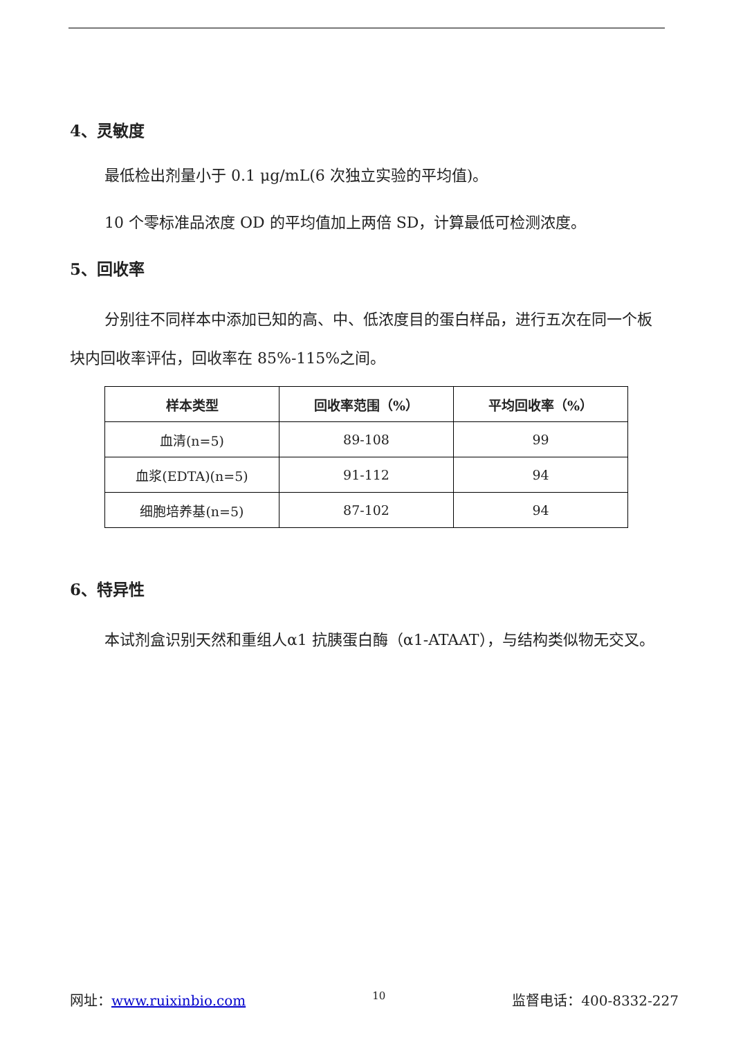4、灵敏度
最低检出剂量小于 0.1 μg/mL(6 次独立实验的平均值)。
10 个零标准品浓度 OD 的平均值加上两倍 SD，计算最低可检测浓度。
5、回收率
分别往不同样本中添加已知的高、中、低浓度目的蛋白样品，进行五次在同一个板块内回收率评估，回收率在 85%-115%之间。
| 样本类型 | 回收率范围（%） | 平均回收率（%） |
| --- | --- | --- |
| 血清(n=5) | 89-108 | 99 |
| 血浆(EDTA)(n=5) | 91-112 | 94 |
| 细胞培养基(n=5) | 87-102 | 94 |
6、特异性
本试剂盒识别天然和重组人α1 抗胰蛋白酶（α1-ATAAT），与结构类似物无交叉。
网址：www.ruixinbio.com 10 监督电话：400-8332-227